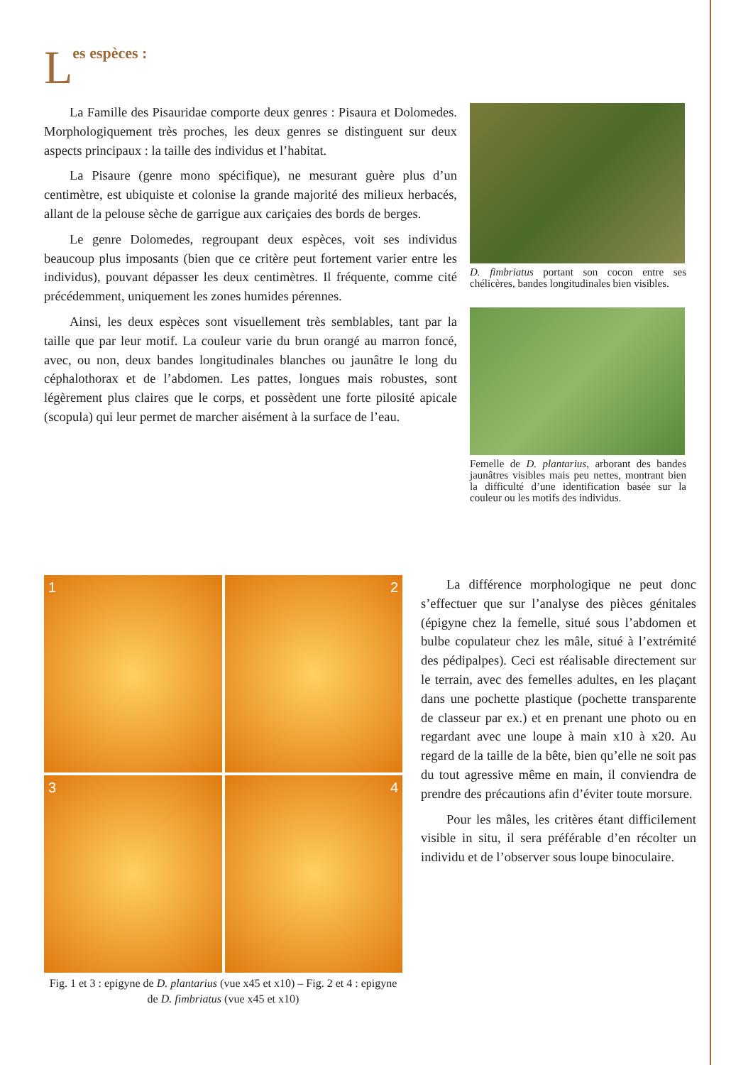Les espèces :
La Famille des Pisauridae comporte deux genres : Pisaura et Dolomedes. Morphologiquement très proches, les deux genres se distinguent sur deux aspects principaux : la taille des individus et l’habitat.
La Pisaure (genre mono spécifique), ne mesurant guère plus d’un centimètre, est ubiquiste et colonise la grande majorité des milieux herbacés, allant de la pelouse sèche de garrigue aux cariçaies des bords de berges.
Le genre Dolomedes, regroupant deux espèces, voit ses individus beaucoup plus imposants (bien que ce critère peut fortement varier entre les individus), pouvant dépasser les deux centimètres. Il fréquente, comme cité précédemment, uniquement les zones humides pérennes.
Ainsi, les deux espèces sont visuellement très semblables, tant par la taille que par leur motif. La couleur varie du brun orangé au marron foncé, avec, ou non, deux bandes longitudinales blanches ou jaunâtre le long du céphalothorax et de l’abdomen. Les pattes, longues mais robustes, sont légèrement plus claires que le corps, et possèdent une forte pilosité apicale (scopula) qui leur permet de marcher aisément à la surface de l’eau.
D. fimbriatus portant son cocon entre ses chélicères, bandes longitudinales bien visibles.
Femelle de D. plantarius, arborant des bandes jaunâtres visibles mais peu nettes, montrant bien la difficulté d’une identification basée sur la couleur ou les motifs des individus.
1
2
3
4
Fig. 1 et 3 : epigyne de D. plantarius (vue x45 et x10) – Fig. 2 et 4 : epigyne de D. fimbriatus (vue x45 et x10)
La différence morphologique ne peut donc s’effectuer que sur l’analyse des pièces génitales (épigyne chez la femelle, situé sous l’abdomen et bulbe copulateur chez les mâle, situé à l’extrémité des pédipalpes). Ceci est réalisable directement sur le terrain, avec des femelles adultes, en les plaçant dans une pochette plastique (pochette transparente de classeur par ex.) et en prenant une photo ou en regardant avec une loupe à main x10 à x20. Au regard de la taille de la bête, bien qu’elle ne soit pas du tout agressive même en main, il conviendra de prendre des précautions afin d’éviter toute morsure.
Pour les mâles, les critères étant difficilement visible in situ, il sera préférable d’en récolter un individu et de l’observer sous loupe binoculaire.